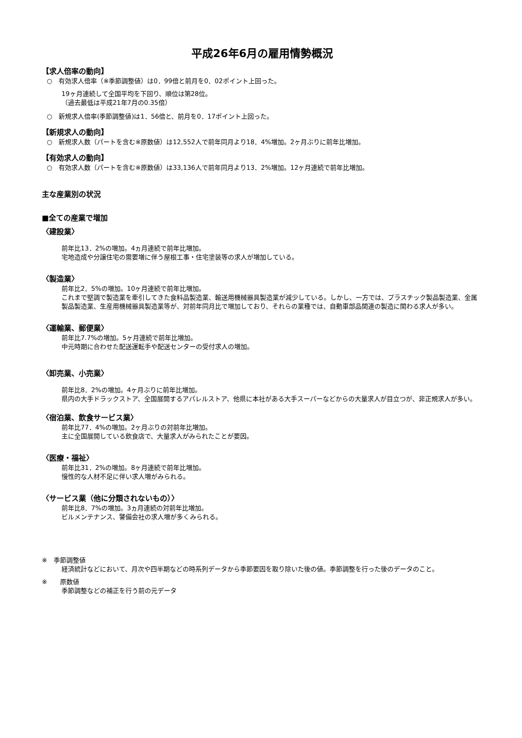平成26年6月の雇用情勢概況
【求人倍率の動向】
○　有効求人倍率（※季節調整値）は0．99倍と前月を0．02ポイント上回った。
19ヶ月連続して全国平均を下回り、順位は第28位。
（過去最低は平成21年7月の0.35倍）
○　新規求人倍率(季節調整値)は1．56倍と、前月を0．17ポイント上回った。
【新規求人の動向】
○　新規求人数（パートを含む※原数値）は12,552人で前年同月より18．4%増加。2ヶ月ぶりに前年比増加。
【有効求人の動向】
○　有効求人数（パートを含む※原数値）は33,136人で前年同月より13．2%増加。12ヶ月連続で前年比増加。
主な産業別の状況
■全ての産業で増加
〈建設業〉
前年比13．2%の増加。4ヵ月連続で前年比増加。
宅地造成や分譲住宅の需要増に伴う屋根工事・住宅塗装等の求人が増加している。
〈製造業〉
前年比2．5%の増加。10ヶ月連続で前年比増加。
これまで堅調で製造業を牽引してきた食料品製造業、輸送用機械器具製造業が減少している。しかし、一方では、プラスチック製品製造業、金属製品製造業、生産用機械器具製造業等が、対前年同月比で増加しており、それらの業種では、自動車部品関連の製造に関わる求人が多い。
〈運輸業、郵便業〉
前年比7.7%の増加。5ヶ月連続で前年比増加。
中元時期に合わせた配送運転手や配送センターの受付求人の増加。
〈卸売業、小売業〉
前年比8．2%の増加。4ヶ月ぶりに前年比増加。
県内の大手ドラックストア、全国展開するアパレルストア、他県に本社がある大手スーパーなどからの大量求人が目立つが、非正規求人が多い。
〈宿泊業、飲食サービス業〉
前年比77．4%の増加。2ヶ月ぶりの対前年比増加。
主に全国展開している飲食店で、大量求人がみられたことが要因。
〈医療・福祉〉
前年比31．2%の増加。8ヶ月連続で前年比増加。
慢性的な人材不足に伴い求人増がみられる。
〈サービス業（他に分類されないもの）〉
前年比8．7%の増加。3ヵ月連続の対前年比増加。
ビルメンテナンス、警備会社の求人増が多くみられる。
※　季節調整値
経済統計などにおいて、月次や四半期などの時系列データから季節要因を取り除いた後の値。季節調整を行った後のデータのこと。
※　　原数値
季節調整などの補正を行う前の元データ